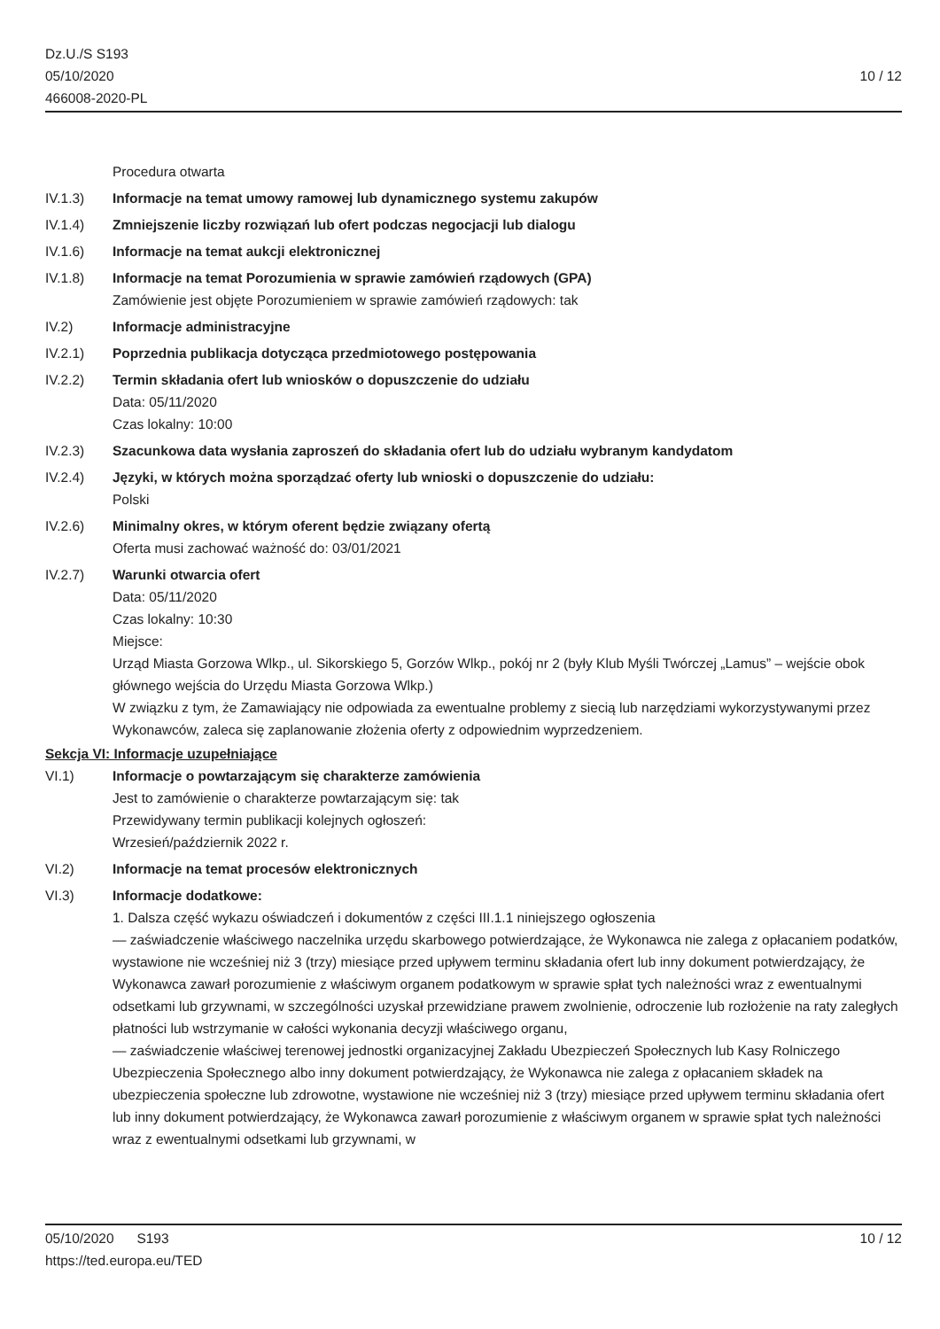Dz.U./S S193
05/10/2020
466008-2020-PL
10 / 12
Procedura otwarta
IV.1.3) Informacje na temat umowy ramowej lub dynamicznego systemu zakupów
IV.1.4) Zmniejszenie liczby rozwiązań lub ofert podczas negocjacji lub dialogu
IV.1.6) Informacje na temat aukcji elektronicznej
IV.1.8) Informacje na temat Porozumienia w sprawie zamówień rządowych (GPA)
Zamówienie jest objęte Porozumieniem w sprawie zamówień rządowych: tak
IV.2) Informacje administracyjne
IV.2.1) Poprzednia publikacja dotycząca przedmiotowego postępowania
IV.2.2) Termin składania ofert lub wniosków o dopuszczenie do udziału
Data: 05/11/2020
Czas lokalny: 10:00
IV.2.3) Szacunkowa data wysłania zaproszeń do składania ofert lub do udziału wybranym kandydatom
IV.2.4) Języki, w których można sporządzać oferty lub wnioski o dopuszczenie do udziału:
Polski
IV.2.6) Minimalny okres, w którym oferent będzie związany ofertą
Oferta musi zachować ważność do: 03/01/2021
IV.2.7) Warunki otwarcia ofert
Data: 05/11/2020
Czas lokalny: 10:30
Miejsce:
Urząd Miasta Gorzowa Wlkp., ul. Sikorskiego 5, Gorzów Wlkp., pokój nr 2 (były Klub Myśli Twórczej „Lamus” – wejście obok głównego wejścia do Urzędu Miasta Gorzowa Wlkp.)
W związku z tym, że Zamawiający nie odpowiada za ewentualne problemy z siecią lub narzędziami wykorzystywanymi przez Wykonawców, zaleca się zaplanowanie złożenia oferty z odpowiednim wyprzedzeniem.
Sekcja VI: Informacje uzupełniające
VI.1) Informacje o powtarzającym się charakterze zamówienia
Jest to zamówienie o charakterze powtarzającym się: tak
Przewidywany termin publikacji kolejnych ogłoszeń:
Wrzesień/październik 2022 r.
VI.2) Informacje na temat procesów elektronicznych
VI.3) Informacje dodatkowe:
1. Dalsza część wykazu oświadczeń i dokumentów z części III.1.1 niniejszego ogłoszenia
— zaświadczenie właściwego naczelnika urzędu skarbowego potwierdzające, że Wykonawca nie zalega z opłacaniem podatków, wystawione nie wcześniej niż 3 (trzy) miesiące przed upływem terminu składania ofert lub inny dokument potwierdzający, że Wykonawca zawarł porozumienie z właściwym organem podatkowym w sprawie spłat tych należności wraz z ewentualnymi odsetkami lub grzywnami, w szczególności uzyskał przewidziane prawem zwolnienie, odroczenie lub rozłożenie na raty zaległych płatności lub wstrzymanie w całości wykonania decyzji właściwego organu,
— zaświadczenie właściwej terenowej jednostki organizacyjnej Zakładu Ubezpieczeń Społecznych lub Kasy Rolniczego Ubezpieczenia Społecznego albo inny dokument potwierdzający, że Wykonawca nie zalega z opłacaniem składek na ubezpieczenia społeczne lub zdrowotne, wystawione nie wcześniej niż 3 (trzy) miesiące przed upływem terminu składania ofert lub inny dokument potwierdzający, że Wykonawca zawarł porozumienie z właściwym organem w sprawie spłat tych należności wraz z ewentualnymi odsetkami lub grzywnami, w
05/10/2020 S193 10 / 12
https://ted.europa.eu/TED